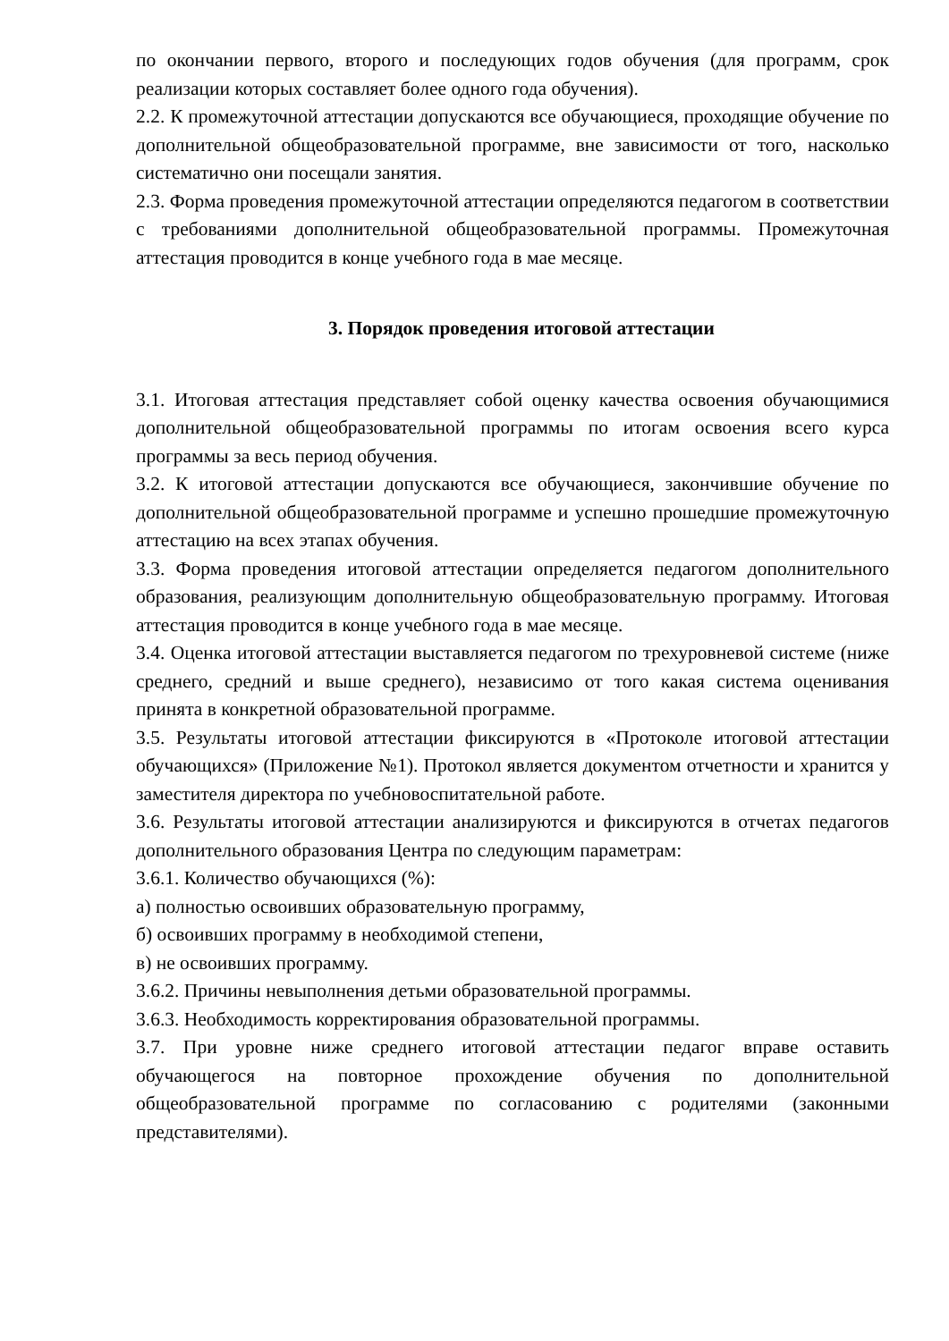по окончании первого, второго и последующих годов обучения (для программ, срок реализации которых составляет более одного года обучения).
2.2. К промежуточной аттестации допускаются все обучающиеся, проходящие обучение по дополнительной общеобразовательной программе, вне зависимости от того, насколько систематично они посещали занятия.
2.3. Форма проведения промежуточной аттестации определяются педагогом в соответствии с требованиями дополнительной общеобразовательной программы. Промежуточная аттестация проводится в конце учебного года в мае месяце.
3. Порядок проведения итоговой аттестации
3.1. Итоговая аттестация представляет собой оценку качества освоения обучающимися дополнительной общеобразовательной программы по итогам освоения всего курса программы за весь период обучения.
3.2. К итоговой аттестации допускаются все обучающиеся, закончившие обучение по дополнительной общеобразовательной программе и успешно прошедшие промежуточную аттестацию на всех этапах обучения.
3.3. Форма проведения итоговой аттестации определяется педагогом дополнительного образования, реализующим дополнительную общеобразовательную программу. Итоговая аттестация проводится в конце учебного года в мае месяце.
3.4. Оценка итоговой аттестации выставляется педагогом по трехуровневой системе (ниже среднего, средний и выше среднего), независимо от того какая система оценивания принята в конкретной образовательной программе.
3.5. Результаты итоговой аттестации фиксируются в «Протоколе итоговой аттестации обучающихся» (Приложение №1). Протокол является документом отчетности и хранится у заместителя директора по учебновоспитательной работе.
3.6. Результаты итоговой аттестации анализируются и фиксируются в отчетах педагогов дополнительного образования Центра по следующим параметрам:
3.6.1. Количество обучающихся (%):
а) полностью освоивших образовательную программу,
б) освоивших программу в необходимой степени,
в) не освоивших программу.
3.6.2. Причины невыполнения детьми образовательной программы.
3.6.3. Необходимость корректирования образовательной программы.
3.7. При уровне ниже среднего итоговой аттестации педагог вправе оставить обучающегося на повторное прохождение обучения по дополнительной общеобразовательной программе по согласованию с родителями (законными представителями).